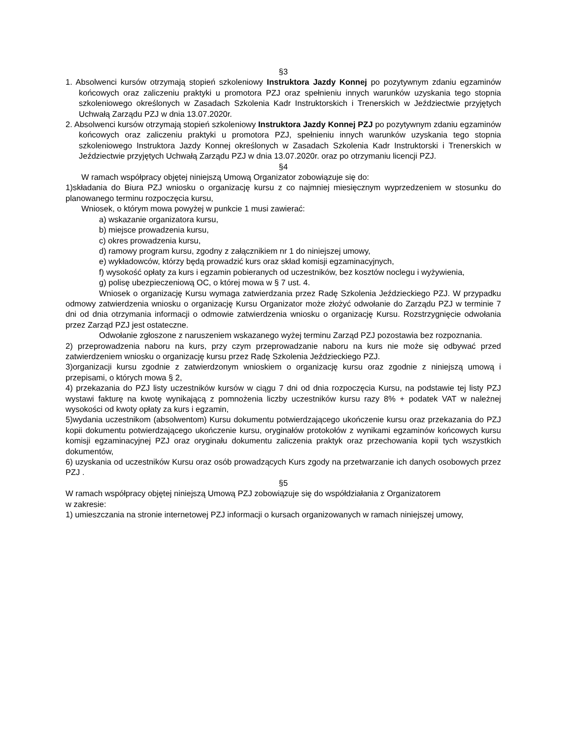§3
1. Absolwenci kursów otrzymają stopień szkoleniowy Instruktora Jazdy Konnej po pozytywnym zdaniu egzaminów końcowych oraz zaliczeniu praktyki u promotora PZJ oraz spełnieniu innych warunków uzyskania tego stopnia szkoleniowego określonych w Zasadach Szkolenia Kadr Instruktorskich i Trenerskich w Jeździectwie przyjętych Uchwałą Zarządu PZJ w dnia 13.07.2020r.
2. Absolwenci kursów otrzymają stopień szkoleniowy Instruktora Jazdy Konnej PZJ po pozytywnym zdaniu egzaminów końcowych oraz zaliczeniu praktyki u promotora PZJ, spełnieniu innych warunków uzyskania tego stopnia szkoleniowego Instruktora Jazdy Konnej określonych w Zasadach Szkolenia Kadr Instruktorski i Trenerskich w Jeździectwie przyjętych Uchwałą Zarządu PZJ w dnia 13.07.2020r. oraz po otrzymaniu licencji PZJ.
§4
W ramach współpracy objętej niniejszą Umową Organizator zobowiązuje się do:
1)składania do Biura PZJ wniosku o organizację kursu z co najmniej miesięcznym wyprzedzeniem w stosunku do planowanego terminu rozpoczęcia kursu,
Wniosek, o którym mowa powyżej w punkcie 1 musi zawierać:
a) wskazanie organizatora kursu,
b) miejsce prowadzenia kursu,
c) okres prowadzenia kursu,
d) ramowy program kursu, zgodny z załącznikiem nr 1 do niniejszej umowy,
e) wykładowców, którzy będą prowadzić kurs oraz skład komisji egzaminacyjnych,
f) wysokość opłaty za kurs i egzamin pobieranych od uczestników, bez kosztów noclegu i wyżywienia,
g) polisę ubezpieczeniową OC, o której mowa w § 7 ust. 4.
Wniosek o organizację Kursu wymaga zatwierdzania przez Radę Szkolenia Jeździeckiego PZJ. W przypadku odmowy zatwierdzenia wniosku o organizację Kursu Organizator może złożyć odwołanie do Zarządu PZJ w terminie 7 dni od dnia otrzymania informacji o odmowie zatwierdzenia wniosku o organizację Kursu. Rozstrzygnięcie odwołania przez Zarząd PZJ jest ostateczne.
Odwołanie zgłoszone z naruszeniem wskazanego wyżej terminu Zarząd PZJ pozostawia bez rozpoznania.
2) przeprowadzenia naboru na kurs, przy czym przeprowadzanie naboru na kurs nie może się odbywać przed zatwierdzeniem wniosku o organizację kursu przez Radę Szkolenia Jeździeckiego PZJ.
3)organizacji kursu zgodnie z zatwierdzonym wnioskiem o organizację kursu oraz zgodnie z niniejszą umową i przepisami, o których mowa § 2,
4) przekazania do PZJ listy uczestników kursów w ciągu 7 dni od dnia rozpoczęcia Kursu, na podstawie tej listy PZJ wystawi fakturę na kwotę wynikającą z pomnożenia liczby uczestników kursu razy 8% + podatek VAT w należnej wysokości od kwoty opłaty za kurs i egzamin,
5)wydania uczestnikom (absolwentom) Kursu dokumentu potwierdzającego ukończenie kursu oraz przekazania do PZJ kopii dokumentu potwierdzającego ukończenie kursu, oryginałów protokołów z wynikami egzaminów końcowych kursu komisji egzaminacyjnej PZJ oraz oryginału dokumentu zaliczenia praktyk oraz przechowania kopii tych wszystkich dokumentów,
6) uzyskania od uczestników Kursu oraz osób prowadzących Kurs zgody na przetwarzanie ich danych osobowych przez PZJ .
§5
W ramach współpracy objętej niniejszą Umową PZJ zobowiązuje się do współdziałania z Organizatorem
w zakresie:
1) umieszczania na stronie internetowej PZJ informacji o kursach organizowanych w ramach niniejszej umowy,